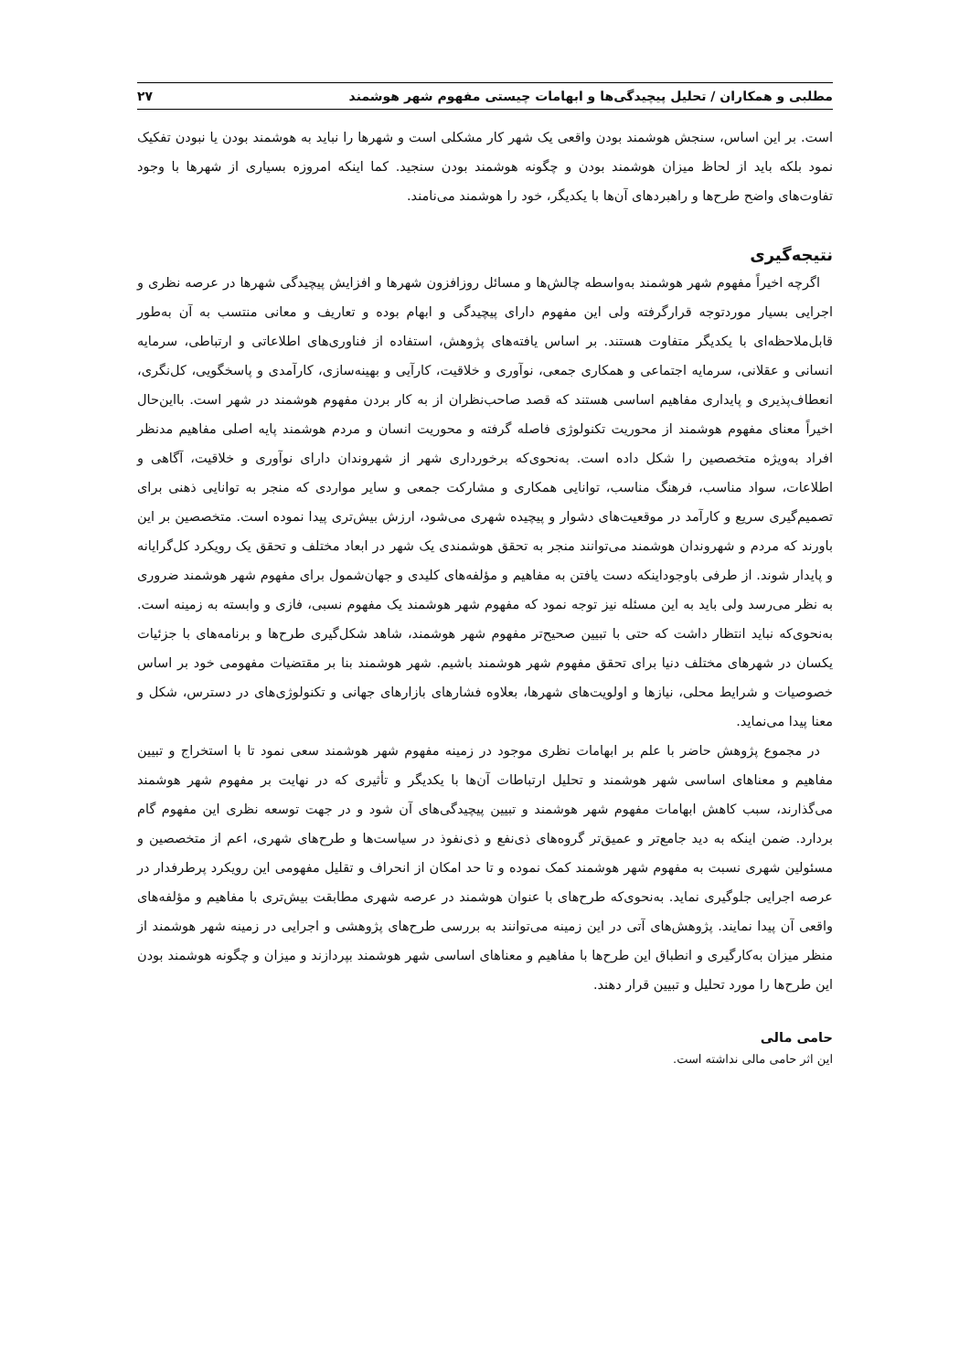مطلبی و همکاران / تحلیل پیچیدگی‌ها و ابهامات چیستی مفهوم شهر هوشمند ۲۷
است. بر این اساس، سنجش هوشمند بودن واقعی یک شهر کار مشکلی است و شهرها را نباید به هوشمند بودن یا نبودن تفکیک نمود بلکه باید از لحاظ میزان هوشمند بودن و چگونه هوشمند بودن سنجید. کما اینکه امروزه بسیاری از شهرها با وجود تفاوت‌های واضح طرح‌ها و راهبردهای آن‌ها با یکدیگر، خود را هوشمند می‌نامند.
نتیجه‌گیری
اگرچه اخیراً مفهوم شهر هوشمند به‌واسطه چالش‌ها و مسائل روزافزون شهرها و افزایش پیچیدگی شهرها در عرصه نظری و اجرایی بسیار موردتوجه قرارگرفته ولی این مفهوم دارای پیچیدگی و ابهام بوده و تعاریف و معانی منتسب به آن به‌طور قابل‌ملاحظه‌ای با یکدیگر متفاوت هستند. بر اساس یافته‌های پژوهش، استفاده از فناوری‌های اطلاعاتی و ارتباطی، سرمایه انسانی و عقلانی، سرمایه اجتماعی و همکاری جمعی، نوآوری و خلاقیت، کارآیی و بهینه‌سازی، کارآمدی و پاسخگویی، کل‌نگری، انعطاف‌پذیری و پایداری مفاهیم اساسی هستند که قصد صاحب‌نظران از به کار بردن مفهوم هوشمند در شهر است. بااین‌حال اخیراً معنای مفهوم هوشمند از محوریت تکنولوژی فاصله گرفته و محوریت انسان و مردم هوشمند پایه اصلی مفاهیم مدنظر افراد به‌ویژه متخصصین را شکل داده است. به‌نحوی‌که برخورداری شهر از شهروندان دارای نوآوری و خلاقیت، آگاهی و اطلاعات، سواد مناسب، فرهنگ مناسب، توانایی همکاری و مشارکت جمعی و سایر مواردی که منجر به توانایی ذهنی برای تصمیم‌گیری سریع و کارآمد در موقعیت‌های دشوار و پیچیده شهری می‌شود، ارزش بیش‌تری پیدا نموده است. متخصصین بر این باورند که مردم و شهروندان هوشمند می‌توانند منجر به تحقق هوشمندی یک شهر در ابعاد مختلف و تحقق یک رویکرد کل‌گرایانه و پایدار شوند. از طرفی باوجوداینکه دست یافتن به مفاهیم و مؤلفه‌های کلیدی و جهان‌شمول برای مفهوم شهر هوشمند ضروری به نظر می‌رسد ولی باید به این مسئله نیز توجه نمود که مفهوم شهر هوشمند یک مفهوم نسبی، فازی و وابسته به زمینه است. به‌نحوی‌که نباید انتظار داشت که حتی با تبیین صحیح‌تر مفهوم شهر هوشمند، شاهد شکل‌گیری طرح‌ها و برنامه‌های با جزئیات یکسان در شهرهای مختلف دنیا برای تحقق مفهوم شهر هوشمند باشیم. شهر هوشمند بنا بر مقتضیات مفهومی خود بر اساس خصوصیات و شرایط محلی، نیازها و اولویت‌های شهرها، بعلاوه فشارهای بازارهای جهانی و تکنولوژی‌های در دسترس، شکل و معنا پیدا می‌نماید.
در مجموع پژوهش حاضر با علم بر ابهامات نظری موجود در زمینه مفهوم شهر هوشمند سعی نمود تا با استخراج و تبیین مفاهیم و معناهای اساسی شهر هوشمند و تحلیل ارتباطات آن‌ها با یکدیگر و تأثیری که در نهایت بر مفهوم شهر هوشمند می‌گذارند، سبب کاهش ابهامات مفهوم شهر هوشمند و تبیین پیچیدگی‌های آن شود و در جهت توسعه نظری این مفهوم گام بردارد. ضمن اینکه به دید جامع‌تر و عمیق‌تر گروه‌های ذی‌نفع و ذی‌نفوذ در سیاست‌ها و طرح‌های شهری، اعم از متخصصین و مسئولین شهری نسبت به مفهوم شهر هوشمند کمک نموده و تا حد امکان از انحراف و تقلیل مفهومی این رویکرد پرطرفدار در عرصه اجرایی جلوگیری نماید. به‌نحوی‌که طرح‌های با عنوان هوشمند در عرصه شهری مطابقت بیش‌تری با مفاهیم و مؤلفه‌های واقعی آن پیدا نمایند. پژوهش‌های آتی در این زمینه می‌توانند به بررسی طرح‌های پژوهشی و اجرایی در زمینه شهر هوشمند از منظر میزان به‌کارگیری و انطباق این طرح‌ها با مفاهیم و معناهای اساسی شهر هوشمند بپردازند و میزان و چگونه هوشمند بودن این طرح‌ها را مورد تحلیل و تبیین قرار دهند.
حامی مالی
این اثر حامی مالی نداشته است.